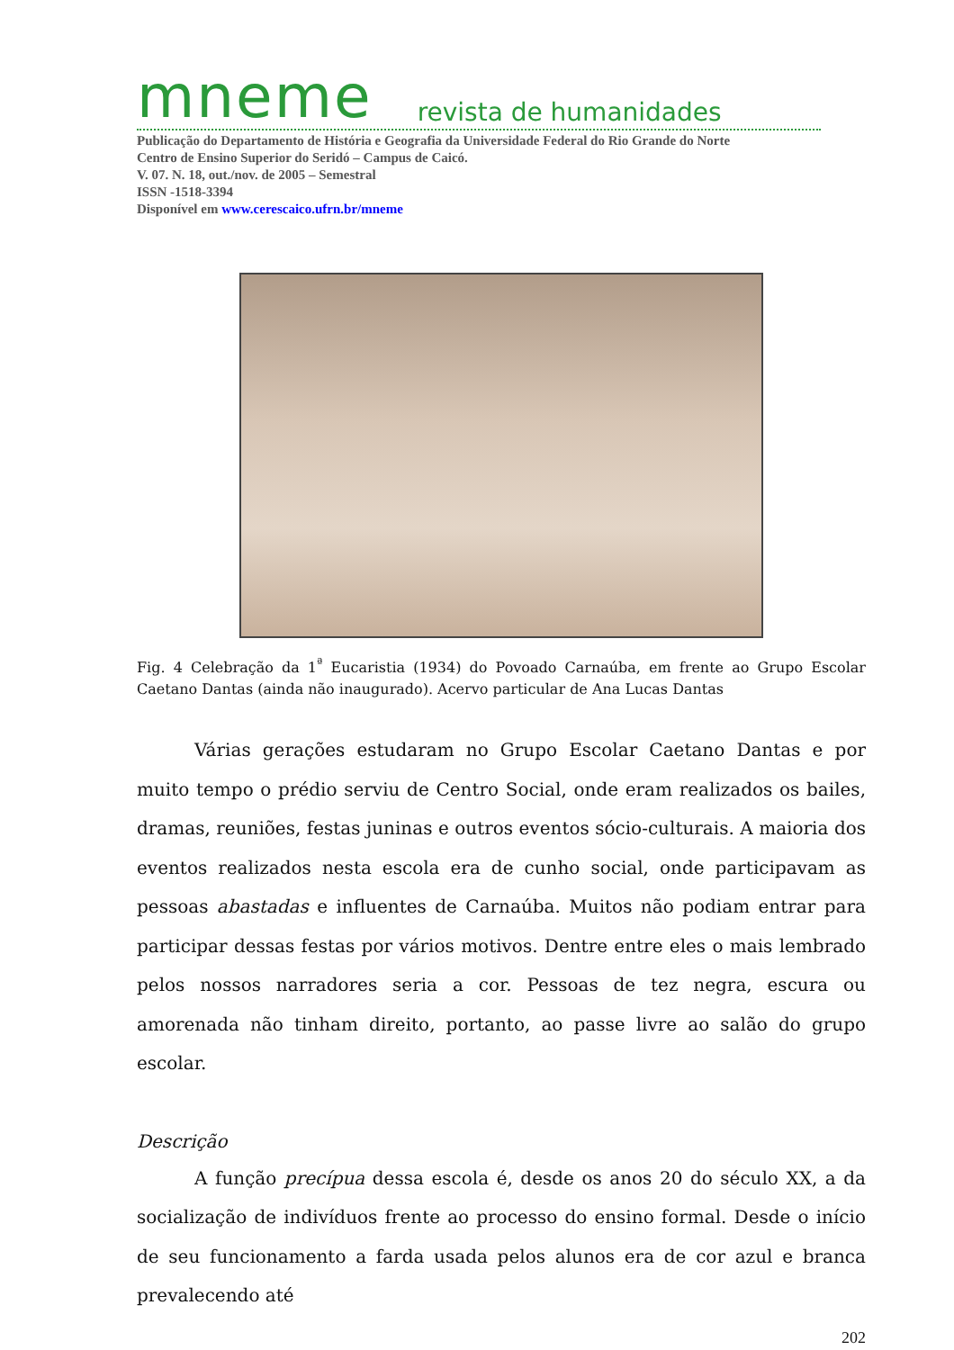mneme revista de humanidades
Publicação do Departamento de História e Geografia da Universidade Federal do Rio Grande do Norte
Centro de Ensino Superior do Seridó – Campus de Caicó.
V. 07. N. 18, out./nov. de 2005 – Semestral
ISSN -1518-3394
Disponível em www.cerescaico.ufrn.br/mneme
Fig. 4 Celebração da 1<sup>ª</sup> Eucaristia (1934) do Povoado Carnaúba, em frente ao Grupo Escolar Caetano Dantas (ainda não inaugurado). Acervo particular de Ana Lucas Dantas
Várias gerações estudaram no Grupo Escolar Caetano Dantas e por muito tempo o prédio serviu de Centro Social, onde eram realizados os bailes, dramas, reuniões, festas juninas e outros eventos sócio-culturais. A maioria dos eventos realizados nesta escola era de cunho social, onde participavam as pessoas abastadas e influentes de Carnaúba. Muitos não podiam entrar para participar dessas festas por vários motivos. Dentre entre eles o mais lembrado pelos nossos narradores seria a cor. Pessoas de tez negra, escura ou amorenada não tinham direito, portanto, ao passe livre ao salão do grupo escolar.
Descrição
A função precípua dessa escola é, desde os anos 20 do século XX, a da socialização de indivíduos frente ao processo do ensino formal. Desde o início de seu funcionamento a farda usada pelos alunos era de cor azul e branca prevalecendo até
202